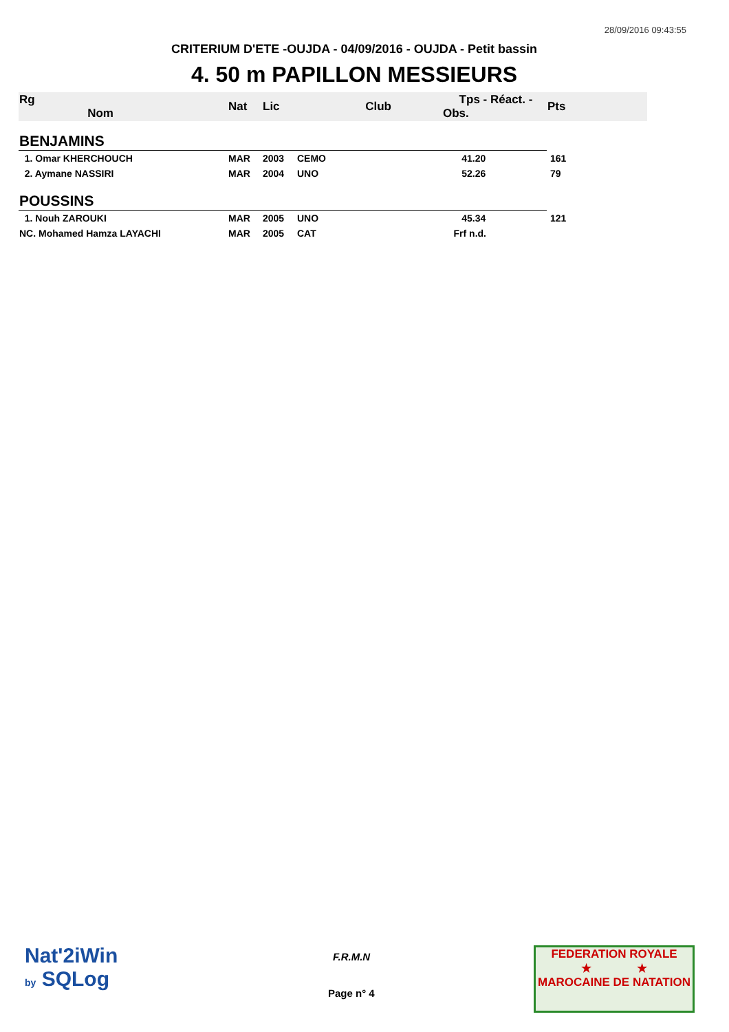28/09/2016 09:43:55
CRITERIUM D'ETE -OUJDA - 04/09/2016 - OUJDA - Petit bassin
4. 50 m PAPILLON MESSIEURS
| Rg Nom | | Nat | Lic | Club | Tps - Réact. - Obs. | Pts |
| --- | --- | --- | --- | --- | --- | --- |
| BENJAMINS | | | | | | |
| 1. Omar KHERCHOUCH | | MAR | 2003 | CEMO | 41.20 | 161 |
| 2. Aymane NASSIRI | | MAR | 2004 | UNO | 52.26 | 79 |
| POUSSINS | | | | | | |
| 1. Nouh ZAROUKI | | MAR | 2005 | UNO | 45.34 | 121 |
| NC. Mohamed Hamza LAYACHI | | MAR | 2005 | CAT | Frf n.d. | |
Nat'2iWin
by SQLog
F.R.M.N
Page n° 4
FEDERATION ROYALE
★ ★
MAROCAINE DE NATATION